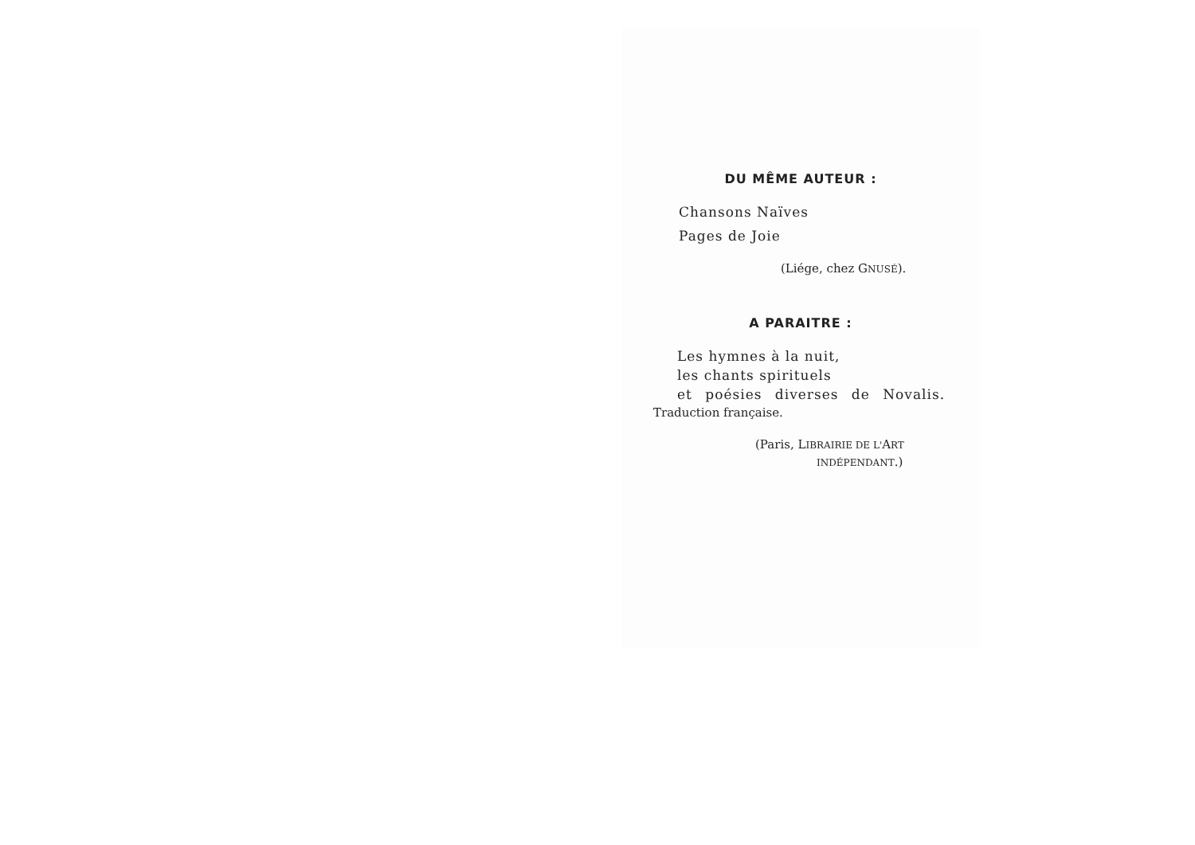DU MÊME AUTEUR :
Chansons Naïves
Pages de Joie
(Liége, chez GNUSÉ).
A PARAITRE :
Les hymnes à la nuit,
les chants spirituels
et poésies diverses de Novalis.
Traduction française.
(Paris, LIBRAIRIE DE L'ART
INDÉPENDANT.)